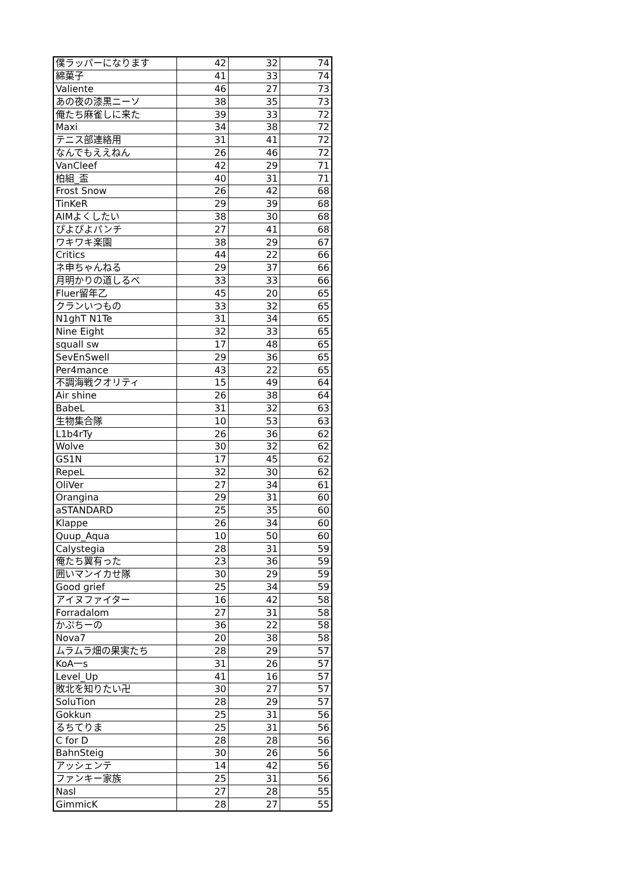| 僕ラッパーになります | 42 | 32 | 74 |
| 綿菓子 | 41 | 33 | 74 |
| Valiente | 46 | 27 | 73 |
| あの夜の漆黒ニーソ | 38 | 35 | 73 |
| 俺たち麻雀しに来た | 39 | 33 | 72 |
| Maxi | 34 | 38 | 72 |
| テニス部連絡用 | 31 | 41 | 72 |
| なんでもええねん | 26 | 46 | 72 |
| VanCleef | 42 | 29 | 71 |
| 柏組_盃 | 40 | 31 | 71 |
| Frost Snow | 26 | 42 | 68 |
| TinKeR | 29 | 39 | 68 |
| AIMよくしたい | 38 | 30 | 68 |
| ぴよぴよパンチ | 27 | 41 | 68 |
| ワキワキ楽園 | 38 | 29 | 67 |
| Critics | 44 | 22 | 66 |
| ネ申ちゃんねる | 29 | 37 | 66 |
| 月明かりの道しるべ | 33 | 33 | 66 |
| Fluer留年乙 | 45 | 20 | 65 |
| クランいつもの | 33 | 32 | 65 |
| N1ghT N1Te | 31 | 34 | 65 |
| Nine Eight | 32 | 33 | 65 |
| squall sw | 17 | 48 | 65 |
| SevEnSwell | 29 | 36 | 65 |
| Per4mance | 43 | 22 | 65 |
| 不調海戦クオリティ | 15 | 49 | 64 |
| Air shine | 26 | 38 | 64 |
| BabeL | 31 | 32 | 63 |
| 生物集合隊 | 10 | 53 | 63 |
| L1b4rTy | 26 | 36 | 62 |
| Wolve | 30 | 32 | 62 |
| GS1N | 17 | 45 | 62 |
| RepeL | 32 | 30 | 62 |
| OliVer | 27 | 34 | 61 |
| Orangina | 29 | 31 | 60 |
| aSTANDARD | 25 | 35 | 60 |
| Klappe | 26 | 34 | 60 |
| Quup_Aqua | 10 | 50 | 60 |
| Calystegia | 28 | 31 | 59 |
| 俺たち翼有った | 23 | 36 | 59 |
| 囲いマンイカせ隊 | 30 | 29 | 59 |
| Good grief | 25 | 34 | 59 |
| アイヌファイター | 16 | 42 | 58 |
| Forradalom | 27 | 31 | 58 |
| かぷちーの | 36 | 22 | 58 |
| Nova7 | 20 | 38 | 58 |
| ムラムラ畑の果実たち | 28 | 29 | 57 |
| KoA一s | 31 | 26 | 57 |
| Level_Up | 41 | 16 | 57 |
| 敗北を知りたい卍 | 30 | 27 | 57 |
| SoluTion | 28 | 29 | 57 |
| Gokkun | 25 | 31 | 56 |
| るちてりま | 25 | 31 | 56 |
| C for D | 28 | 28 | 56 |
| BahnSteig | 30 | 26 | 56 |
| アッシェンテ | 14 | 42 | 56 |
| ファンキー家族 | 25 | 31 | 56 |
| Nasl | 27 | 28 | 55 |
| GimmicK | 28 | 27 | 55 |